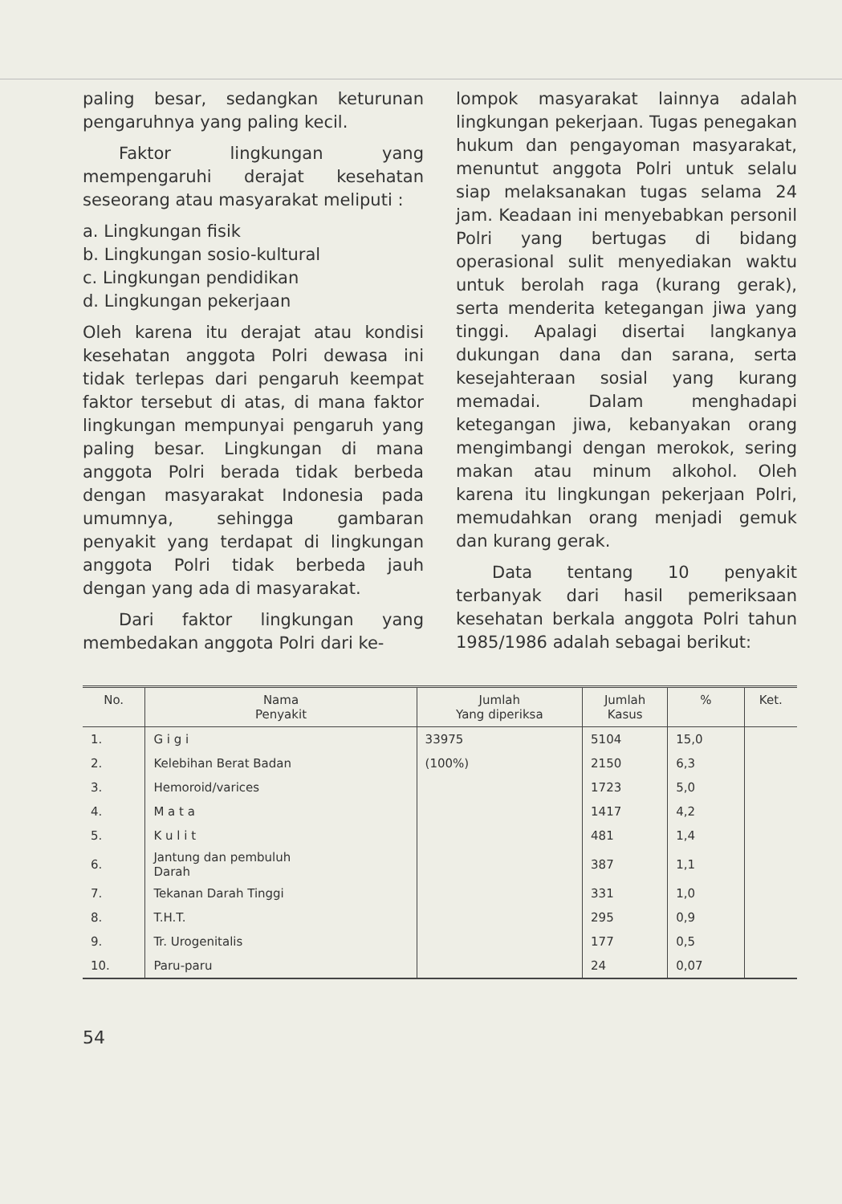paling besar, sedangkan keturunan pengaruhnya yang paling kecil.
Faktor lingkungan yang mempengaruhi derajat kesehatan seseorang atau masyarakat meliputi :
a. Lingkungan fisik
b. Lingkungan sosio-kultural
c. Lingkungan pendidikan
d. Lingkungan pekerjaan
Oleh karena itu derajat atau kondisi kesehatan anggota Polri dewasa ini tidak terlepas dari pengaruh keempat faktor tersebut di atas, di mana faktor lingkungan mempunyai pengaruh yang paling besar. Lingkungan di mana anggota Polri berada tidak berbeda dengan masyarakat Indonesia pada umumnya, sehingga gambaran penyakit yang terdapat di lingkungan anggota Polri tidak berbeda jauh dengan yang ada di masyarakat.
Dari faktor lingkungan yang membedakan anggota Polri dari ke-
lompok masyarakat lainnya adalah lingkungan pekerjaan. Tugas penegakan hukum dan pengayoman masyarakat, menuntut anggota Polri untuk selalu siap melaksanakan tugas selama 24 jam. Keadaan ini menyebabkan personil Polri yang bertugas di bidang operasional sulit menyediakan waktu untuk berolah raga (kurang gerak), serta menderita ketegangan jiwa yang tinggi. Apalagi disertai langkanya dukungan dana dan sarana, serta kesejahteraan sosial yang kurang memadai. Dalam menghadapi ketegangan jiwa, kebanyakan orang mengimbangi dengan merokok, sering makan atau minum alkohol. Oleh karena itu lingkungan pekerjaan Polri, memudahkan orang menjadi gemuk dan kurang gerak.
Data tentang 10 penyakit terbanyak dari hasil pemeriksaan kesehatan berkala anggota Polri tahun 1985/1986 adalah sebagai berikut:
| No. | Nama Penyakit | Jumlah Yang diperiksa | Jumlah Kasus | % | Ket. |
| --- | --- | --- | --- | --- | --- |
| 1. | G i g i | 33975 | 5104 | 15,0 | |
| 2. | Kelebihan Berat Badan | (100%) | 2150 | 6,3 | |
| 3. | Hemoroid/varices | | 1723 | 5,0 | |
| 4. | M a t a | | 1417 | 4,2 | |
| 5. | K u l i t | | 481 | 1,4 | |
| 6. | Jantung dan pembuluh Darah | | 387 | 1,1 | |
| 7. | Tekanan Darah Tinggi | | 331 | 1,0 | |
| 8. | T.H.T. | | 295 | 0,9 | |
| 9. | Tr. Urogenitalis | | 177 | 0,5 | |
| 10. | Paru-paru | | 24 | 0,07 | |
54